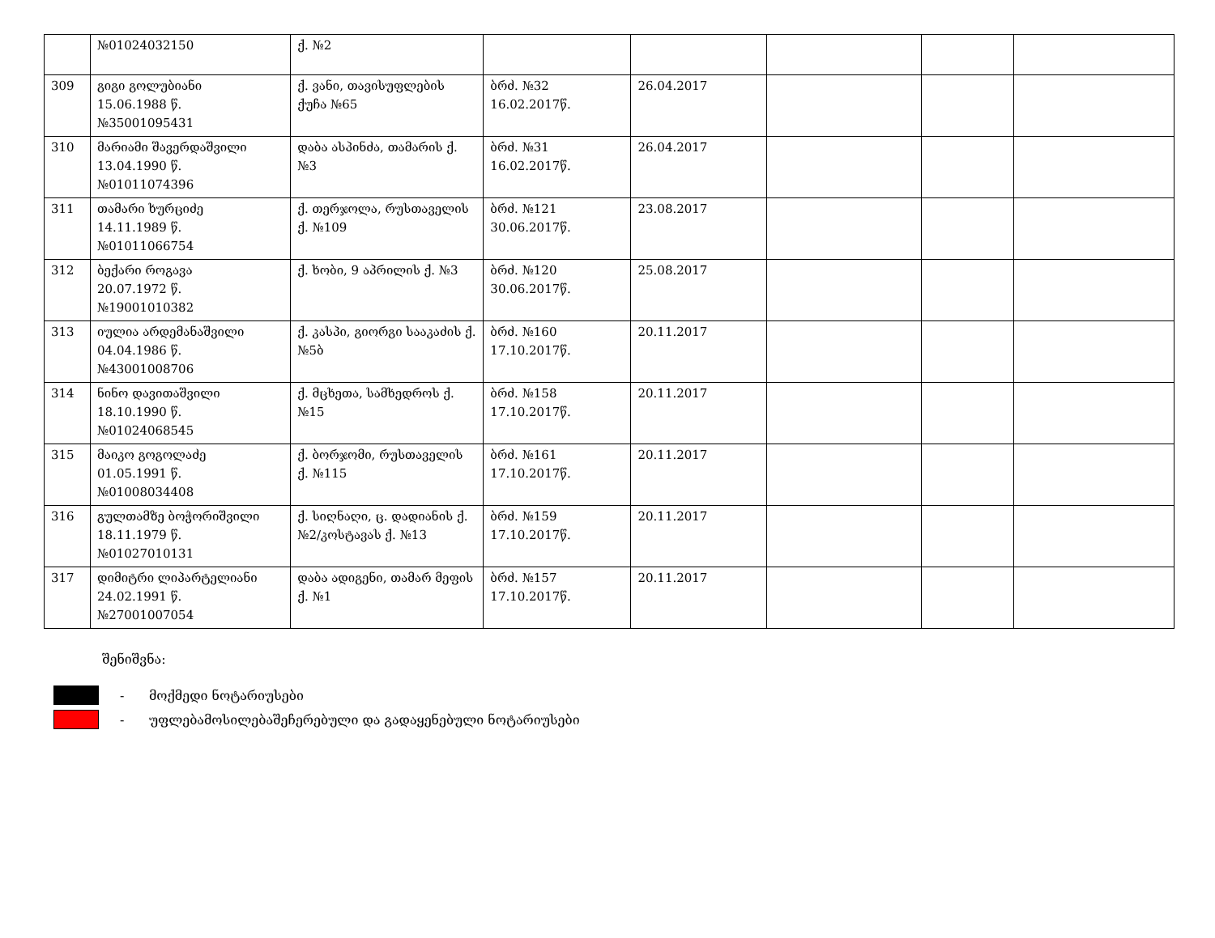| | №01024032150 | ქ. №2 | | | | | |
| 309 | გიგი გოლუბიანი 15.06.1988 წ. №35001095431 | ქ. ვანი, თავისუფლების ქუჩა №65 | ბრძ. №32 16.02.2017წ. | 26.04.2017 | | | |
| 310 | მარიამი შავერდაშვილი 13.04.1990 წ. №01011074396 | დაბა ასპინძა, თამარის ქ. №3 | ბრძ. №31 16.02.2017წ. | 26.04.2017 | | | |
| 311 | თამარი ხურციძე 14.11.1989 წ. №01011066754 | ქ. თერჯოლა, რუსთაველის ქ. №109 | ბრძ. №121 30.06.2017წ. | 23.08.2017 | | | |
| 312 | ბექარი როგავა 20.07.1972 წ. №19001010382 | ქ. ხობი, 9 აპრილის ქ. №3 | ბრძ. №120 30.06.2017წ. | 25.08.2017 | | | |
| 313 | იულია არდემანაშვილი 04.04.1986 წ. №43001008706 | ქ. კასპი, გიორგი სააკაძის ქ. №5ბ | ბრძ. №160 17.10.2017წ. | 20.11.2017 | | | |
| 314 | ნინო დავითაშვილი 18.10.1990 წ. №01024068545 | ქ. მცხეთა, სამხედროს ქ. №15 | ბრძ. №158 17.10.2017წ. | 20.11.2017 | | | |
| 315 | მაიკო გოგოლაძე 01.05.1991 წ. №01008034408 | ქ. ბორჯომი, რუსთაველის ქ. №115 | ბრძ. №161 17.10.2017წ. | 20.11.2017 | | | |
| 316 | გულთამზე ბოჭორიშვილი 18.11.1979 წ. №01027010131 | ქ. სიღნაღი, ც. დადიანის ქ. №2/კოსტავას ქ. №13 | ბრძ. №159 17.10.2017წ. | 20.11.2017 | | | |
| 317 | დიმიტრი ლიპარტელიანი 24.02.1991 წ. №27001007054 | დაბა ადიგენი, თამარ მეფის ქ. №1 | ბრძ. №157 17.10.2017წ. | 20.11.2017 | | | |
შენიშვნა:
- მოქმედი ნოტარიუსები
- უფლებამოსილებაშეჩერებული და გადაყენებული ნოტარიუსები